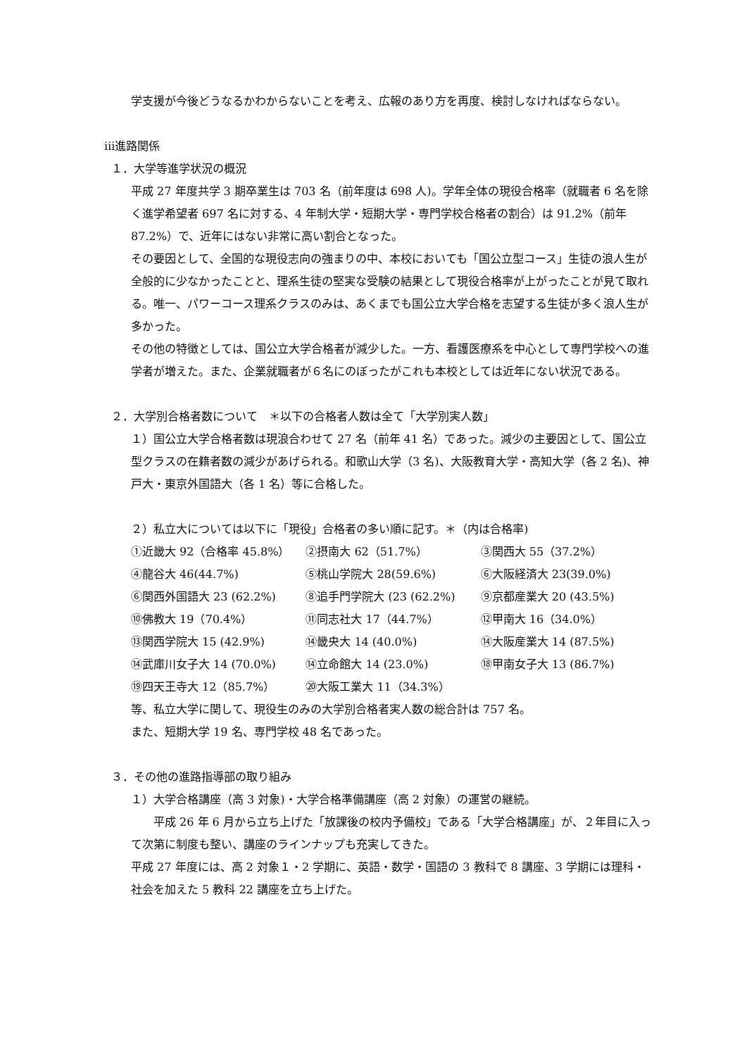学支援が今後どうなるかわからないことを考え、広報のあり方を再度、検討しなければならない。
ⅲ進路関係
１．大学等進学状況の概況
平成 27 年度共学 3 期卒業生は 703 名（前年度は 698 人)。学年全体の現役合格率（就職者 6 名を除く進学希望者 697 名に対する、4 年制大学・短期大学・専門学校合格者の割合）は 91.2%（前年 87.2%）で、近年にはない非常に高い割合となった。
その要因として、全国的な現役志向の強まりの中、本校においても「国公立型コース」生徒の浪人生が全般的に少なかったことと、理系生徒の堅実な受験の結果として現役合格率が上がったことが見て取れる。唯一、パワーコース理系クラスのみは、あくまでも国公立大学合格を志望する生徒が多く浪人生が多かった。
その他の特徴としては、国公立大学合格者が減少した。一方、看護医療系を中心として専門学校への進学者が増えた。また、企業就職者が６名にのぼったがこれも本校としては近年にない状況である。
２．大学別合格者数について　＊以下の合格者人数は全て「大学別実人数」
１）国公立大学合格者数は現浪合わせて 27 名（前年 41 名）であった。減少の主要因として、国公立型クラスの在籍者数の減少があげられる。和歌山大学（3 名)、大阪教育大学・高知大学（各 2 名)、神戸大・東京外国語大（各 1 名）等に合格した。
２）私立大については以下に「現役」合格者の多い順に記す。＊（内は合格率)
①近畿大 92（合格率 45.8%） ②摂南大 62（51.7%） ③関西大 55（37.2%）
④龍谷大 46(44.7%) ⑤桃山学院大 28(59.6%) ⑥大阪経済大 23(39.0%)
⑥関西外国語大 23 (62.2%) ⑧追手門学院大 (23 (62.2%) ⑨京都産業大 20 (43.5%)
⑩佛教大 19（70.4%） ⑪同志社大 17（44.7%） ⑫甲南大 16（34.0%）
⑬関西学院大 15 (42.9%) ⑭畿央大 14 (40.0%) ⑭大阪産業大 14 (87.5%)
⑭武庫川女子大 14 (70.0%) ⑭立命館大 14 (23.0%) ⑱甲南女子大 13 (86.7%)
⑲四天王寺大 12（85.7%） ⑳大阪工業大 11（34.3%）
等、私立大学に関して、現役生のみの大学別合格者実人数の総合計は 757 名。
また、短期大学 19 名、専門学校 48 名であった。
３．その他の進路指導部の取り組み
１）大学合格講座（高 3 対象)・大学合格準備講座（高 2 対象）の運営の継続。
　　平成 26 年 6 月から立ち上げた「放課後の校内予備校」である「大学合格講座」が、２年目に入って次第に制度も整い、講座のラインナップも充実してきた。
平成 27 年度には、高 2 対象１・2 学期に、英語・数学・国語の 3 教科で 8 講座、3 学期には理科・社会を加えた 5 教科 22 講座を立ち上げた。